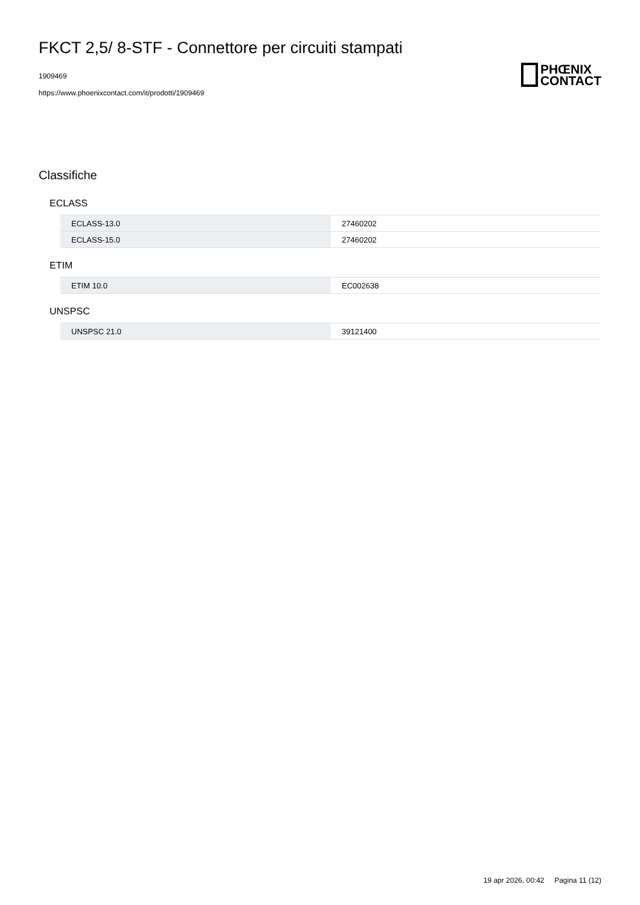FKCT 2,5/ 8-STF - Connettore per circuiti stampati
1909469
https://www.phoenixcontact.com/it/prodotti/1909469
PHŒNIX
CONTACT
Classifiche
ECLASS
| ECLASS-13.0 | 27460202 |
| ECLASS-15.0 | 27460202 |
ETIM
| ETIM 10.0 | EC002638 |
UNSPSC
| UNSPSC 21.0 | 39121400 |
19 apr 2026, 00:42 Pagina 11 (12)